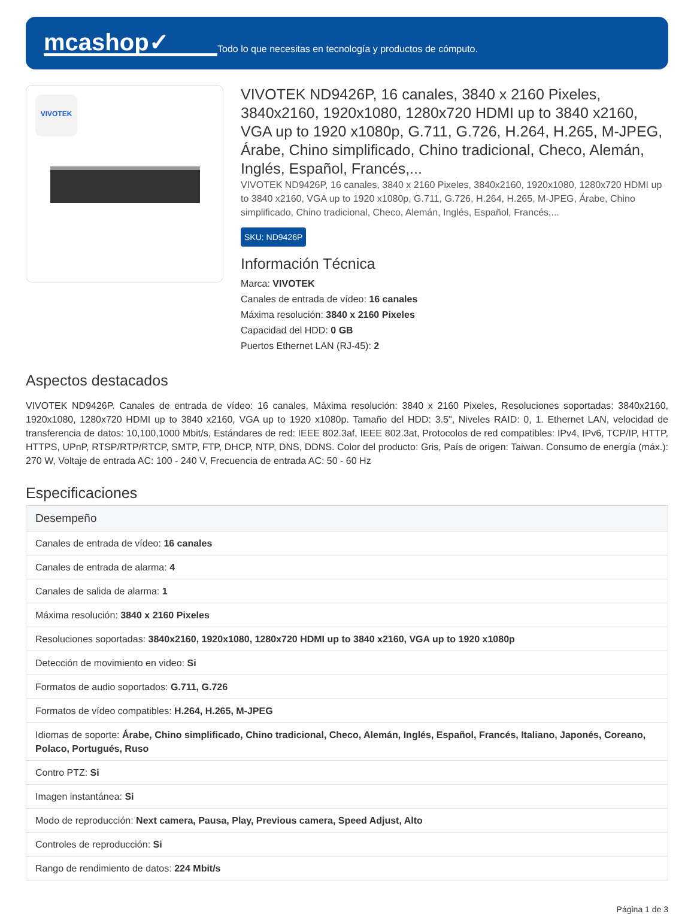mcashop✓
Todo lo que necesitas en tecnología y productos de cómputo.
VIVOTEK
VIVOTEK ND9426P, 16 canales, 3840 x 2160 Pixeles, 3840x2160, 1920x1080, 1280x720 HDMI up to 3840 x2160, VGA up to 1920 x1080p, G.711, G.726, H.264, H.265, M-JPEG, Árabe, Chino simplificado, Chino tradicional, Checo, Alemán, Inglés, Español, Francés,...
VIVOTEK ND9426P, 16 canales, 3840 x 2160 Pixeles, 3840x2160, 1920x1080, 1280x720 HDMI up to 3840 x2160, VGA up to 1920 x1080p, G.711, G.726, H.264, H.265, M-JPEG, Árabe, Chino simplificado, Chino tradicional, Checo, Alemán, Inglés, Español, Francés,...
SKU: ND9426P
Información Técnica
Marca: VIVOTEK
Canales de entrada de vídeo: 16 canales
Máxima resolución: 3840 x 2160 Pixeles
Capacidad del HDD: 0 GB
Puertos Ethernet LAN (RJ-45): 2
Aspectos destacados
VIVOTEK ND9426P. Canales de entrada de vídeo: 16 canales, Máxima resolución: 3840 x 2160 Pixeles, Resoluciones soportadas: 3840x2160, 1920x1080, 1280x720 HDMI up to 3840 x2160, VGA up to 1920 x1080p. Tamaño del HDD: 3.5", Niveles RAID: 0, 1. Ethernet LAN, velocidad de transferencia de datos: 10,100,1000 Mbit/s, Estándares de red: IEEE 802.3af, IEEE 802.3at, Protocolos de red compatibles: IPv4, IPv6, TCP/IP, HTTP, HTTPS, UPnP, RTSP/RTP/RTCP, SMTP, FTP, DHCP, NTP, DNS, DDNS. Color del producto: Gris, País de origen: Taiwan. Consumo de energía (máx.): 270 W, Voltaje de entrada AC: 100 - 240 V, Frecuencia de entrada AC: 50 - 60 Hz
Especificaciones
| Desempeño |
| --- |
| Canales de entrada de vídeo: 16 canales |
| Canales de entrada de alarma: 4 |
| Canales de salida de alarma: 1 |
| Máxima resolución: 3840 x 2160 Pixeles |
| Resoluciones soportadas: 3840x2160, 1920x1080, 1280x720 HDMI up to 3840 x2160, VGA up to 1920 x1080p |
| Detección de movimiento en video: Si |
| Formatos de audio soportados: G.711, G.726 |
| Formatos de vídeo compatibles: H.264, H.265, M-JPEG |
| Idiomas de soporte: Árabe, Chino simplificado, Chino tradicional, Checo, Alemán, Inglés, Español, Francés, Italiano, Japonés, Coreano, Polaco, Portugués, Ruso |
| Contro PTZ: Si |
| Imagen instantánea: Si |
| Modo de reproducción: Next camera, Pausa, Play, Previous camera, Speed Adjust, Alto |
| Controles de reproducción: Si |
| Rango de rendimiento de datos: 224 Mbit/s |
Página 1 de 3